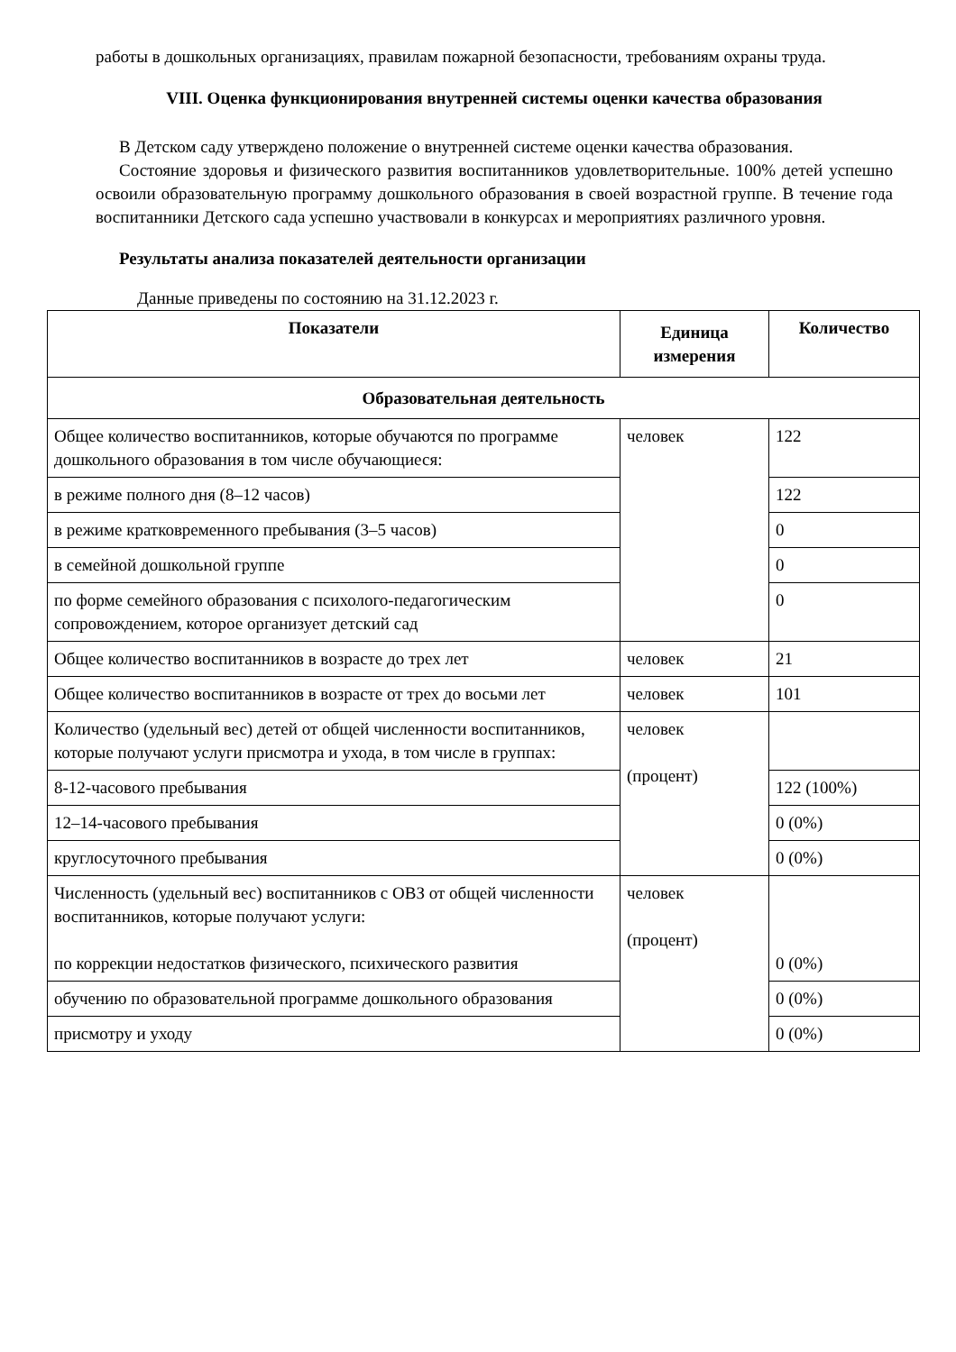работы в дошкольных организациях, правилам пожарной безопасности, требованиям охраны труда.
VIII. Оценка функционирования внутренней системы оценки качества образования
В Детском саду утверждено положение о внутренней системе оценки качества образования.
Состояние здоровья и физического развития воспитанников удовлетворительные. 100% детей успешно освоили образовательную программу дошкольного образования в своей возрастной группе. В течение года воспитанники Детского сада успешно участвовали в конкурсах и мероприятиях различного уровня.
Результаты анализа показателей деятельности организации
Данные приведены по состоянию на 31.12.2023 г.
| Показатели | Единица измерения | Количество |
| --- | --- | --- |
| Образовательная деятельность | | |
| Общее количество воспитанников, которые обучаются по программе дошкольного образования в том числе обучающиеся: | человек | 122 |
| в режиме полного дня (8–12 часов) | | 122 |
| в режиме кратковременного пребывания (3–5 часов) | | 0 |
| в семейной дошкольной группе | | 0 |
| по форме семейного образования с психолого-педагогическим сопровождением, которое организует детский сад | | 0 |
| Общее количество воспитанников в возрасте до трех лет | человек | 21 |
| Общее количество воспитанников в возрасте от трех до восьми лет | человек | 101 |
| Количество (удельный вес) детей от общей численности воспитанников, которые получают услуги присмотра и ухода, в том числе в группах: | человек (процент) | |
| 8-12-часового пребывания | | 122 (100%) |
| 12–14-часового пребывания | | 0 (0%) |
| круглосуточного пребывания | | 0 (0%) |
| Численность (удельный вес) воспитанников с ОВЗ от общей численности воспитанников, которые получают услуги: по коррекции недостатков физического, психического развития | человек (процент) | 0 (0%) |
| обучению по образовательной программе дошкольного образования | | 0 (0%) |
| присмотру и уходу | | 0 (0%) |